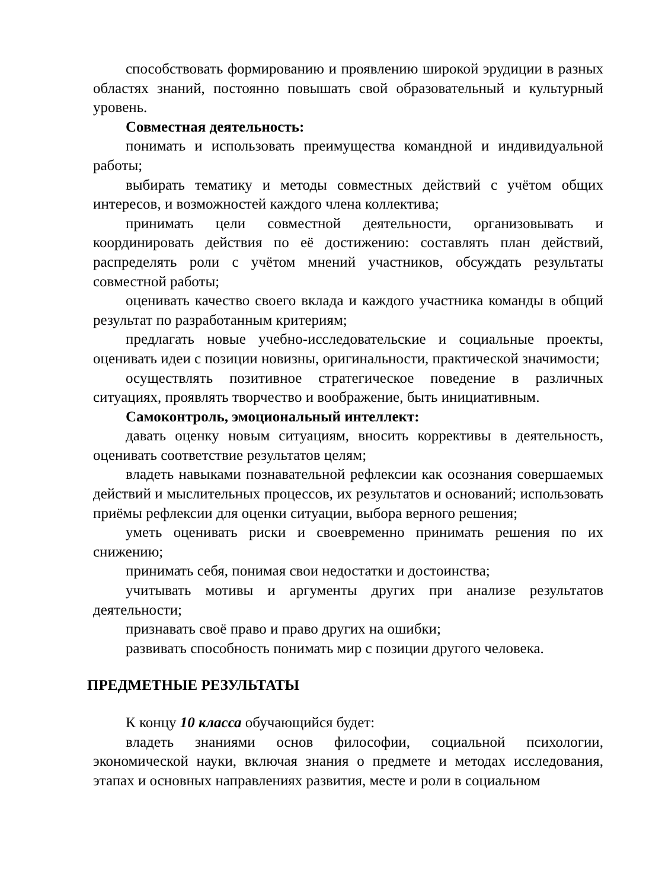способствовать формированию и проявлению широкой эрудиции в разных областях знаний, постоянно повышать свой образовательный и культурный уровень.
Совместная деятельность:
понимать и использовать преимущества командной и индивидуальной работы;
выбирать тематику и методы совместных действий с учётом общих интересов, и возможностей каждого члена коллектива;
принимать цели совместной деятельности, организовывать и координировать действия по её достижению: составлять план действий, распределять роли с учётом мнений участников, обсуждать результаты совместной работы;
оценивать качество своего вклада и каждого участника команды в общий результат по разработанным критериям;
предлагать новые учебно-исследовательские и социальные проекты, оценивать идеи с позиции новизны, оригинальности, практической значимости;
осуществлять позитивное стратегическое поведение в различных ситуациях, проявлять творчество и воображение, быть инициативным.
Самоконтроль, эмоциональный интеллект:
давать оценку новым ситуациям, вносить коррективы в деятельность, оценивать соответствие результатов целям;
владеть навыками познавательной рефлексии как осознания совершаемых действий и мыслительных процессов, их результатов и оснований; использовать приёмы рефлексии для оценки ситуации, выбора верного решения;
уметь оценивать риски и своевременно принимать решения по их снижению;
принимать себя, понимая свои недостатки и достоинства;
учитывать мотивы и аргументы других при анализе результатов деятельности;
признавать своё право и право других на ошибки;
развивать способность понимать мир с позиции другого человека.
ПРЕДМЕТНЫЕ РЕЗУЛЬТАТЫ
К концу 10 класса обучающийся будет:
владеть знаниями основ философии, социальной психологии, экономической науки, включая знания о предмете и методах исследования, этапах и основных направлениях развития, месте и роли в социальном